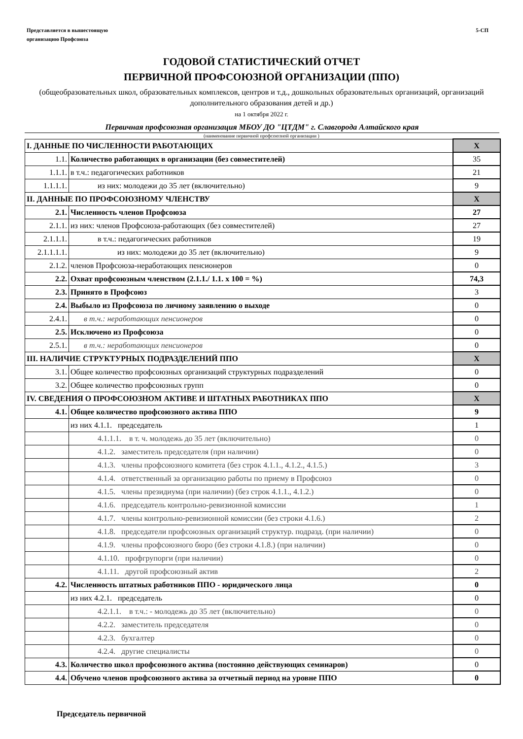Представляется в вышестоящую
организацию Профсоюза
5-СП
ГОДОВОЙ СТАТИСТИЧЕСКИЙ ОТЧЕТ
ПЕРВИЧНОЙ ПРОФСОЮЗНОЙ ОРГАНИЗАЦИИ (ППО)
(общеобразовательных школ, образовательных комплексов, центров и т.д., дошкольных образовательных организаций, организаций дополнительного образования детей и др.)
на 1 октября 2022 г.
Первичная профсоюзная организация МБОУ ДО "ЦТДМ" г. Славгорода Алтайского края
(наименование первичной профсоюзной организации )
| I. ДАННЫЕ ПО ЧИСЛЕННОСТИ РАБОТАЮЩИХ | | Х |
| 1.1. | Количество работающих в организации (без совместителей) | 35 |
| 1.1.1. | в т.ч.: педагогических работников | 21 |
| 1.1.1.1. | из них: молодежи до 35 лет (включительно) | 9 |
| II. ДАННЫЕ ПО ПРОФСОЮЗНОМУ ЧЛЕНСТВУ | | Х |
| 2.1. | Численность членов Профсоюза | 27 |
| 2.1.1. | из них: членов Профсоюза-работающих (без совместителей) | 27 |
| 2.1.1.1. | в т.ч.: педагогических работников | 19 |
| 2.1.1.1.1. | из них: молодежи до 35 лет (включительно) | 9 |
| 2.1.2. | членов Профсоюза-неработающих пенсионеров | 0 |
| 2.2. | Охват профсоюзным членством (2.1.1./ 1.1. х 100 = %) | 74,3 |
| 2.3. | Принято в Профсоюз | 3 |
| 2.4. | Выбыло из Профсоюза по личному заявлению о выходе | 0 |
| 2.4.1. | в т.ч.: неработающих пенсионеров | 0 |
| 2.5. | Исключено из Профсоюза | 0 |
| 2.5.1. | в т.ч.: неработающих пенсионеров | 0 |
| III. НАЛИЧИЕ СТРУКТУРНЫХ ПОДРАЗДЕЛЕНИЙ ППО | | Х |
| 3.1. | Общее количество профсоюзных организаций структурных подразделений | 0 |
| 3.2. | Общее количество профсоюзных групп | 0 |
| IV. СВЕДЕНИЯ О ПРОФСОЮЗНОМ АКТИВЕ И ШТАТНЫХ РАБОТНИКАХ ППО | | Х |
| 4.1. | Общее количество профсоюзного актива ППО | 9 |
| | из них 4.1.1. председатель | 1 |
| | 4.1.1.1. в т. ч. молодежь до 35 лет (включительно) | 0 |
| | 4.1.2. заместитель председателя (при наличии) | 0 |
| | 4.1.3. члены профсоюзного комитета (без строк 4.1.1., 4.1.2., 4.1.5.) | 3 |
| | 4.1.4. ответственный за организацию работы по приему в Профсоюз | 0 |
| | 4.1.5. члены президиума (при наличии) (без строк 4.1.1., 4.1.2.) | 0 |
| | 4.1.6. председатель контрольно-ревизионной комиссии | 1 |
| | 4.1.7. члены контрольно-ревизионной комиссии (без строки 4.1.6.) | 2 |
| | 4.1.8. председатели профсоюзных организаций структур. подразд. (при наличии) | 0 |
| | 4.1.9. члены профсоюзного бюро (без строки 4.1.8.) (при наличии) | 0 |
| | 4.1.10. профгрупорги (при наличии) | 0 |
| | 4.1.11. другой профсоюзный актив | 2 |
| 4.2. | Численность штатных работников ППО - юридического лица | 0 |
| | из них 4.2.1. председатель | 0 |
| | 4.2.1.1. в т.ч.: - молодежь до 35 лет (включительно) | 0 |
| | 4.2.2. заместитель председателя | 0 |
| | 4.2.3. бухгалтер | 0 |
| | 4.2.4. другие специалисты | 0 |
| 4.3. | Количество школ профсоюзного актива (постоянно действующих семинаров) | 0 |
| 4.4. | Обучено членов профсоюзного актива за отчетный период на уровне ППО | 0 |
Председатель первичной